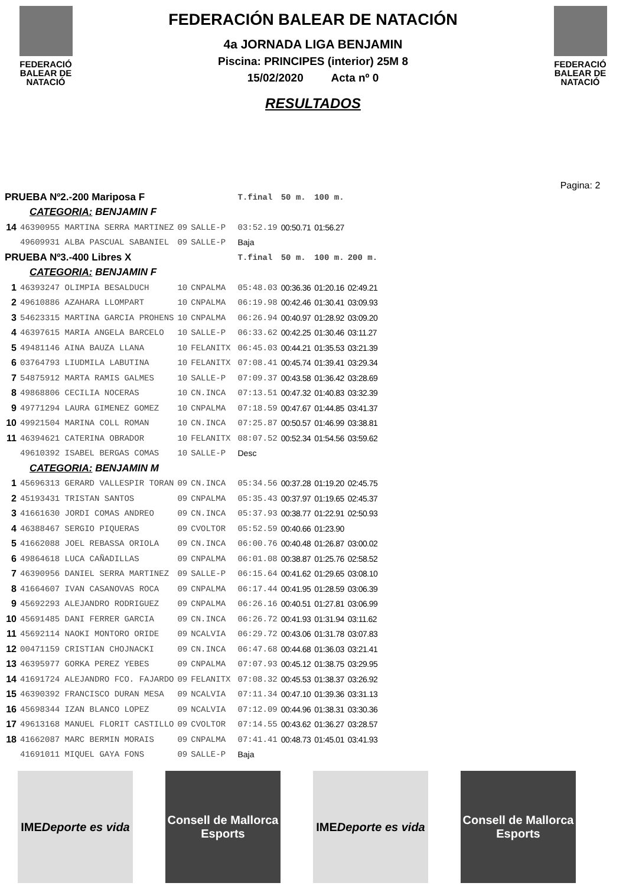FEDERACIÓ
BALEAR DE
NATACIÓ
FEDERACIÓN BALEAR DE NATACIÓN
4a JORNADA LIGA BENJAMIN
Piscina: PRINCIPES (interior) 25M 8
15/02/2020 Acta nº 0
RESULTADOS
FEDERACIÓ
BALEAR DE
NATACIÓ
Pagina: 2
| PRUEBA Nº2.-200 Mariposa F | | | | | T.final | 50 m. | 100 m. | |
| CATEGORIA: BENJAMIN F | | | | | | | | |
| 14 | 46390955 MARTINA SERRA MARTINEZ | 09 | SALLE-P | | 03:52.19 | 00:50.71 | 01:56.27 | |
| | 49609931 ALBA PASCUAL SABANIEL | 09 | SALLE-P | | Baja | | | |
| PRUEBA Nº3.-400 Libres X | | | | | T.final | 50 m. | 100 m. | 200 m. |
| CATEGORIA: BENJAMIN F | | | | | | | | |
| 1 | 46393247 OLIMPIA BESALDUCH | 10 | CNPALMA | | 05:48.03 | 00:36.36 | 01:20.16 | 02:49.21 |
| 2 | 49610886 AZAHARA LLOMPART | 10 | CNPALMA | | 06:19.98 | 00:42.46 | 01:30.41 | 03:09.93 |
| 3 | 54623315 MARTINA GARCIA PROHENS | 10 | CNPALMA | | 06:26.94 | 00:40.97 | 01:28.92 | 03:09.20 |
| 4 | 46397615 MARIA ANGELA BARCELO | 10 | SALLE-P | | 06:33.62 | 00:42.25 | 01:30.46 | 03:11.27 |
| 5 | 49481146 AINA BAUZA LLANA | 10 | FELANITX | | 06:45.03 | 00:44.21 | 01:35.53 | 03:21.39 |
| 6 | 03764793 LIUDMILA LABUTINA | 10 | FELANITX | | 07:08.41 | 00:45.74 | 01:39.41 | 03:29.34 |
| 7 | 54875912 MARTA RAMIS GALMES | 10 | SALLE-P | | 07:09.37 | 00:43.58 | 01:36.42 | 03:28.69 |
| 8 | 49868806 CECILIA NOCERAS | 10 | CN.INCA | | 07:13.51 | 00:47.32 | 01:40.83 | 03:32.39 |
| 9 | 49771294 LAURA GIMENEZ GOMEZ | 10 | CNPALMA | | 07:18.59 | 00:47.67 | 01:44.85 | 03:41.37 |
| 10 | 49921504 MARINA COLL ROMAN | 10 | CN.INCA | | 07:25.87 | 00:50.57 | 01:46.99 | 03:38.81 |
| 11 | 46394621 CATERINA OBRADOR | 10 | FELANITX | | 08:07.52 | 00:52.34 | 01:54.56 | 03:59.62 |
| | 49610392 ISABEL BERGAS COMAS | 10 | SALLE-P | | Desc | | | |
| CATEGORIA: BENJAMIN M | | | | | | | | |
| 1 | 45696313 GERARD VALLESPIR TORAN | 09 | CN.INCA | | 05:34.56 | 00:37.28 | 01:19.20 | 02:45.75 |
| 2 | 45193431 TRISTAN SANTOS | 09 | CNPALMA | | 05:35.43 | 00:37.97 | 01:19.65 | 02:45.37 |
| 3 | 41661630 JORDI COMAS ANDREO | 09 | CN.INCA | | 05:37.93 | 00:38.77 | 01:22.91 | 02:50.93 |
| 4 | 46388467 SERGIO PIQUERAS | 09 | CVOLTOR | | 05:52.59 | 00:40.66 | 01:23.90 | |
| 5 | 41662088 JOEL REBASSA ORIOLA | 09 | CN.INCA | | 06:00.76 | 00:40.48 | 01:26.87 | 03:00.02 |
| 6 | 49864618 LUCA CAÑADILLAS | 09 | CNPALMA | | 06:01.08 | 00:38.87 | 01:25.76 | 02:58.52 |
| 7 | 46390956 DANIEL SERRA MARTINEZ | 09 | SALLE-P | | 06:15.64 | 00:41.62 | 01:29.65 | 03:08.10 |
| 8 | 41664607 IVAN CASANOVAS ROCA | 09 | CNPALMA | | 06:17.44 | 00:41.95 | 01:28.59 | 03:06.39 |
| 9 | 45692293 ALEJANDRO RODRIGUEZ | 09 | CNPALMA | | 06:26.16 | 00:40.51 | 01:27.81 | 03:06.99 |
| 10 | 45691485 DANI FERRER GARCIA | 09 | CN.INCA | | 06:26.72 | 00:41.93 | 01:31.94 | 03:11.62 |
| 11 | 45692114 NAOKI MONTORO ORIDE | 09 | NCALVIA | | 06:29.72 | 00:43.06 | 01:31.78 | 03:07.83 |
| 12 | 00471159 CRISTIAN CHOJNACKI | 09 | CN.INCA | | 06:47.68 | 00:44.68 | 01:36.03 | 03:21.41 |
| 13 | 46395977 GORKA PEREZ YEBES | 09 | CNPALMA | | 07:07.93 | 00:45.12 | 01:38.75 | 03:29.95 |
| 14 | 41691724 ALEJANDRO FCO. FAJARDO | 09 | FELANITX | | 07:08.32 | 00:45.53 | 01:38.37 | 03:26.92 |
| 15 | 46390392 FRANCISCO DURAN MESA | 09 | NCALVIA | | 07:11.34 | 00:47.10 | 01:39.36 | 03:31.13 |
| 16 | 45698344 IZAN BLANCO LOPEZ | 09 | NCALVIA | | 07:12.09 | 00:44.96 | 01:38.31 | 03:30.36 |
| 17 | 49613168 MANUEL FLORIT CASTILLO | 09 | CVOLTOR | | 07:14.55 | 00:43.62 | 01:36.27 | 03:28.57 |
| 18 | 41662087 MARC BERMIN MORAIS | 09 | CNPALMA | | 07:41.41 | 00:48.73 | 01:45.01 | 03:41.93 |
| | 41691011 MIQUEL GAYA FONS | 09 | SALLE-P | | Baja | | | |
IME
Deporte es vida
Consell de Mallorca
Esports
IME
Deporte es vida
Consell de Mallorca
Esports